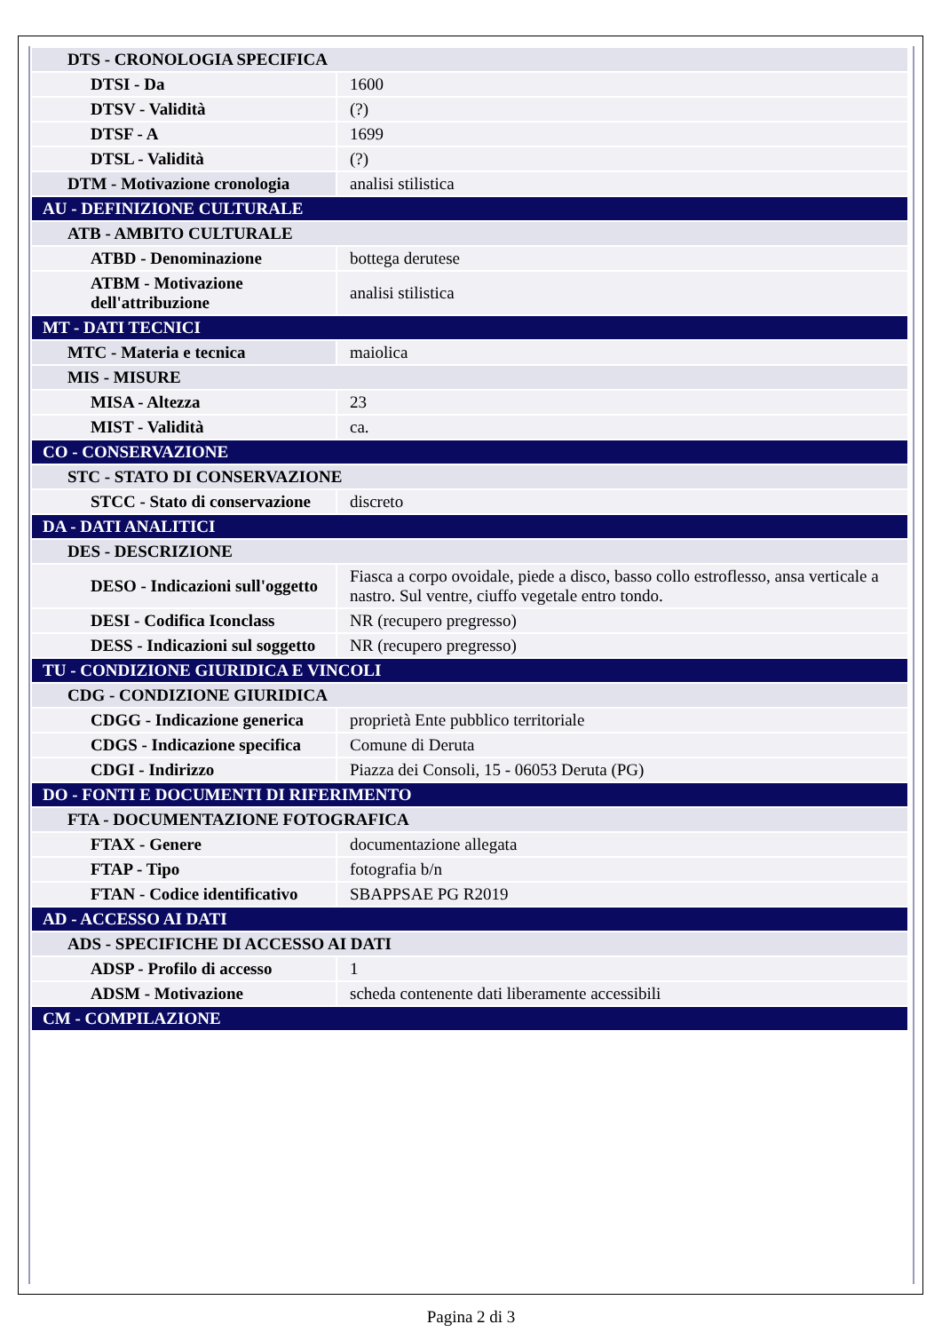| DTS - CRONOLOGIA SPECIFICA | |
| DTSI - Da | 1600 |
| DTSV - Validità | (?) |
| DTSF - A | 1699 |
| DTSL - Validità | (?) |
| DTM - Motivazione cronologia | analisi stilistica |
| AU - DEFINIZIONE CULTURALE | |
| ATB - AMBITO CULTURALE | |
| ATBD - Denominazione | bottega derutese |
| ATBM - Motivazione dell'attribuzione | analisi stilistica |
| MT - DATI TECNICI | |
| MTC - Materia e tecnica | maiolica |
| MIS - MISURE | |
| MISA - Altezza | 23 |
| MIST - Validità | ca. |
| CO - CONSERVAZIONE | |
| STC - STATO DI CONSERVAZIONE | |
| STCC - Stato di conservazione | discreto |
| DA - DATI ANALITICI | |
| DES - DESCRIZIONE | |
| DESO - Indicazioni sull'oggetto | Fiasca a corpo ovoidale, piede a disco, basso collo estroflesso, ansa verticale a nastro. Sul ventre, ciuffo vegetale entro tondo. |
| DESI - Codifica Iconclass | NR (recupero pregresso) |
| DESS - Indicazioni sul soggetto | NR (recupero pregresso) |
| TU - CONDIZIONE GIURIDICA E VINCOLI | |
| CDG - CONDIZIONE GIURIDICA | |
| CDGG - Indicazione generica | proprietà Ente pubblico territoriale |
| CDGS - Indicazione specifica | Comune di Deruta |
| CDGI - Indirizzo | Piazza dei Consoli, 15 - 06053 Deruta (PG) |
| DO - FONTI E DOCUMENTI DI RIFERIMENTO | |
| FTA - DOCUMENTAZIONE FOTOGRAFICA | |
| FTAX - Genere | documentazione allegata |
| FTAP - Tipo | fotografia b/n |
| FTAN - Codice identificativo | SBAPPSAE PG R2019 |
| AD - ACCESSO AI DATI | |
| ADS - SPECIFICHE DI ACCESSO AI DATI | |
| ADSP - Profilo di accesso | 1 |
| ADSM - Motivazione | scheda contenente dati liberamente accessibili |
| CM - COMPILAZIONE | |
Pagina 2 di 3